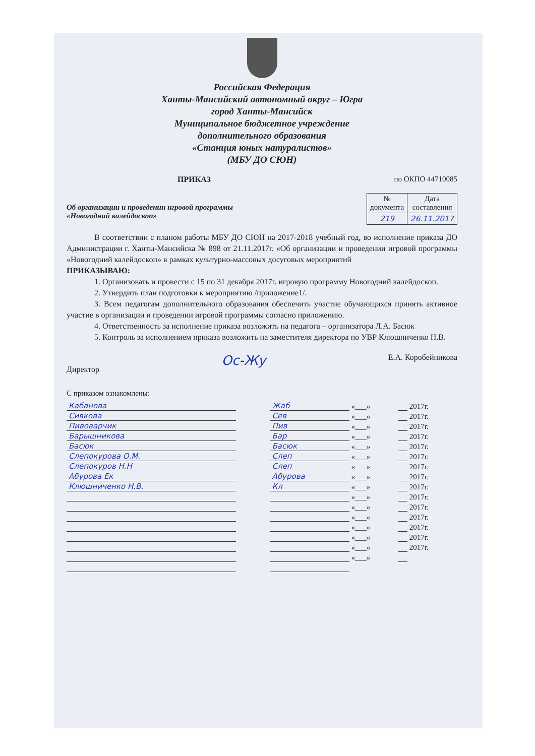Российская Федерация
Ханты-Мансийский автономный округ – Югра
город Ханты-Мансийск
Муниципальное бюджетное учреждение
дополнительного образования
«Станция юных натуралистов»
(МБУ ДО СЮН)
ПРИКАЗ по ОКПО 44710085
Об организации и проведении игровой программы
«Новогодний калейдоскоп»
| № документа | Дата составления |
| --- | --- |
| 219 | 26.11.2017 |
В соответствии с планом работы МБУ ДО СЮН на 2017-2018 учебный год, во исполнение приказа ДО Администрации г. Ханты-Мансийска № 898 от 21.11.2017г. «Об организации и проведении игровой программы «Новогодний калейдоскоп» в рамках культурно-массовых досуговых мероприятий
ПРИКАЗЫВАЮ:
1. Организовать и провести с 15 по 31 декабря 2017г. игровую программу Новогодний калейдоскоп.
2. Утвердить план подготовки к мероприятию /приложение1/.
3. Всем педагогам дополнительного образования обеспечить участие обучающихся принять активное участие в организации и проведении игровой программы согласно приложению.
4. Ответственность за исполнение приказа возложить на педагога – организатора Л.А. Басюк
5. Контроль за исполнением приказа возложить на заместителя директора по УВР Клюшниченко Н.В.
Директор Ос-Жу Е.А. Коробейникова
С приказом ознакомлены:
| Кабанова | | Жаб | «___» | | 2017г. |
| Сивкова | | Сев | «___» | | 2017г. |
| Пивоварчик | | Пив | «___» | | 2017г. |
| Барышникова | | Бар | «___» | | 2017г. |
| Басюк | | Басюк | «___» | | 2017г. |
| Слепокурова О.М. | | Слеп | «___» | | 2017г. |
| Слепокуров Н.Н | | Слеп | «___» | | 2017г. |
| Абурова Ек | | Абурова | «___» | | 2017г. |
| Клюшниченко Н.В. | | Кл | «___» | | 2017г. |
| | | | «___» | | 2017г. |
| | | | «___» | | 2017г. |
| | | | «___» | | 2017г. |
| | | | «___» | | 2017г. |
| | | | «___» | | 2017г. |
| | | | «___» | | 2017г. |
| | | | «___» | | |